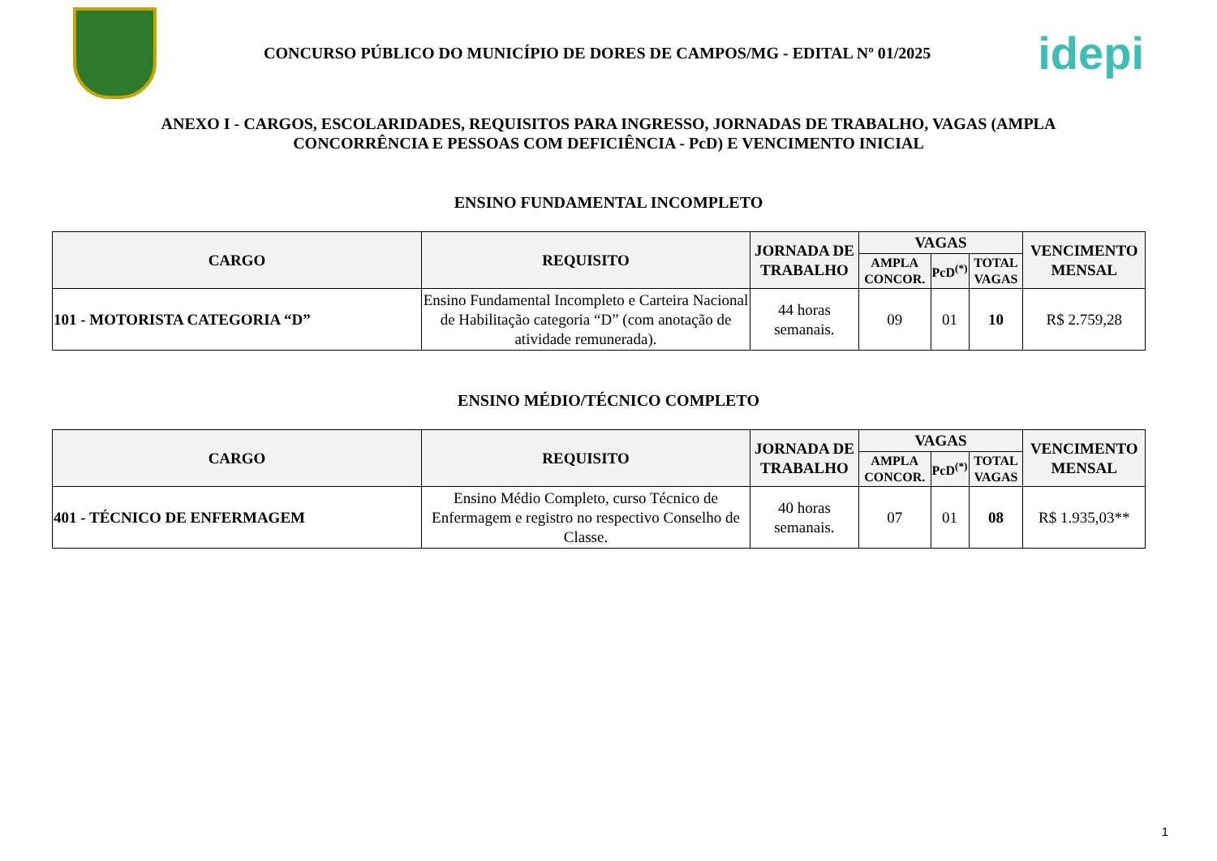CONCURSO PÚBLICO DO MUNICÍPIO DE DORES DE CAMPOS/MG - EDITAL Nº 01/2025
idepi
ANEXO I - CARGOS, ESCOLARIDADES, REQUISITOS PARA INGRESSO, JORNADAS DE TRABALHO, VAGAS (AMPLA CONCORRÊNCIA E PESSOAS COM DEFICIÊNCIA - PcD) E VENCIMENTO INICIAL
ENSINO FUNDAMENTAL INCOMPLETO
| CARGO | REQUISITO | JORNADA DE TRABALHO | VAGAS | | | VENCIMENTO MENSAL |
| --- | --- | --- | --- | --- | --- | --- |
| | | | AMPLA CONCOR. | PcD<sup>(*)</sup> | TOTAL VAGAS | |
| 101 - MOTORISTA CATEGORIA “D” | Ensino Fundamental Incompleto e Carteira Nacional de Habilitação categoria “D” (com anotação de atividade remunerada). | 44 horas semanais. | 09 | 01 | 10 | R$ 2.759,28 |
ENSINO MÉDIO/TÉCNICO COMPLETO
| CARGO | REQUISITO | JORNADA DE TRABALHO | VAGAS | | | VENCIMENTO MENSAL |
| --- | --- | --- | --- | --- | --- | --- |
| | | | AMPLA CONCOR. | PcD<sup>(*)</sup> | TOTAL VAGAS | |
| 401 - TÉCNICO DE ENFERMAGEM | Ensino Médio Completo, curso Técnico de Enfermagem e registro no respectivo Conselho de Classe. | 40 horas semanais. | 07 | 01 | 08 | R$ 1.935,03** |
1